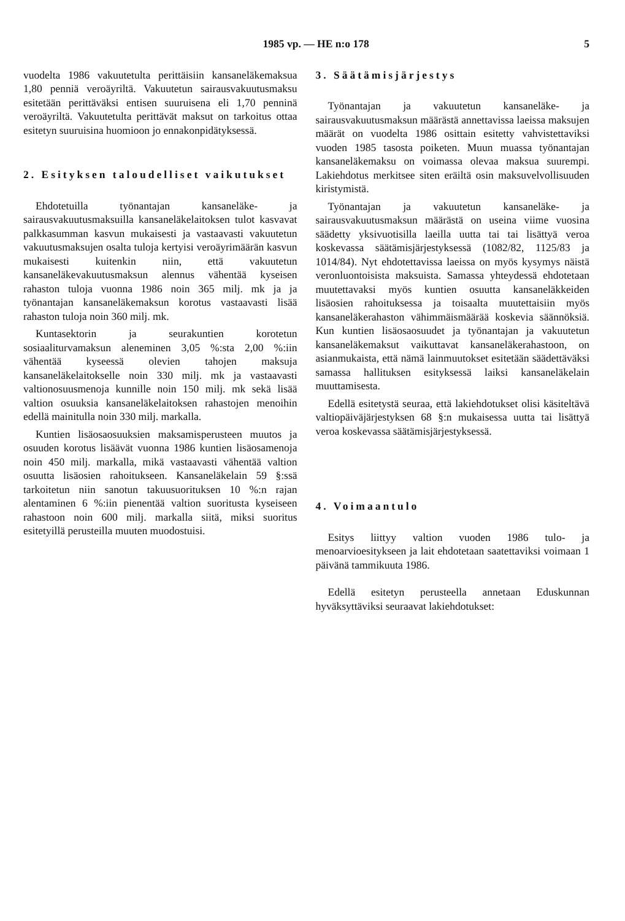1985 vp. — HE n:o 178 5
vuodelta 1986 vakuutetulta perittäisiin kansaneläkemaksua 1,80 penniä veroäyriltä. Vakuutetun sairausvakuutusmaksu esitetään perittäväksi entisen suuruisena eli 1,70 penninä veroäyriltä. Vakuutetulta perittävät maksut on tarkoitus ottaa esitetyn suuruisina huomioon jo ennakonpidätyksessä.
2. Esityksen taloudelliset vaikutukset
Ehdotetuilla työnantajan kansaneläke- ja sairausvakuutusmaksuilla kansaneläkelaitoksen tulot kasvavat palkkasumman kasvun mukaisesti ja vastaavasti vakuutetun vakuutusmaksujen osalta tuloja kertyisi veroäyrimäärän kasvun mukaisesti kuitenkin niin, että vakuutetun kansaneläkevakuutusmaksun alennus vähentää kyseisen rahaston tuloja vuonna 1986 noin 365 milj. mk ja ja työnantajan kansaneläkemaksun korotus vastaavasti lisää rahaston tuloja noin 360 milj. mk.
Kuntasektorin ja seurakuntien korotetun sosiaaliturvamaksun aleneminen 3,05 %:sta 2,00 %:iin vähentää kyseessä olevien tahojen maksuja kansaneläkelaitokselle noin 330 milj. mk ja vastaavasti valtionosuusmenoja kunnille noin 150 milj. mk sekä lisää valtion osuuksia kansaneläkelaitoksen rahastojen menoihin edellä mainitulla noin 330 milj. markalla.
Kuntien lisäosaosuuksien maksamisperusteen muutos ja osuuden korotus lisäävät vuonna 1986 kuntien lisäosamenoja noin 450 milj. markalla, mikä vastaavasti vähentää valtion osuutta lisäosien rahoitukseen. Kansaneläkelain 59 §:ssä tarkoitetun niin sanotun takuusuorituksen 10 %:n rajan alentaminen 6 %:iin pienentää valtion suoritusta kyseiseen rahastoon noin 600 milj. markalla siitä, miksi suoritus esitetyillä perusteilla muuten muodostuisi.
3. Säätämisjärjestys
Työnantajan ja vakuutetun kansaneläke- ja sairausvakuutusmaksun määrästä annettavissa laeissa maksujen määrät on vuodelta 1986 osittain esitetty vahvistettaviksi vuoden 1985 tasosta poiketen. Muun muassa työnantajan kansaneläkemaksu on voimassa olevaa maksua suurempi. Lakiehdotus merkitsee siten eräiltä osin maksuvelvollisuuden kiristymistä.
Työnantajan ja vakuutetun kansaneläke- ja sairausvakuutusmaksun määrästä on useina viime vuosina säädetty yksivuotisilla laeilla uutta tai tai lisättyä veroa koskevassa säätämisjärjestyksessä (1082/82, 1125/83 ja 1014/84). Nyt ehdotettavissa laeissa on myös kysymys näistä veronluontoisista maksuista. Samassa yhteydessä ehdotetaan muutettavaksi myös kuntien osuutta kansaneläkkeiden lisäosien rahoituksessa ja toisaalta muutettaisiin myös kansaneläkerahaston vähimmäismäärää koskevia säännöksiä. Kun kuntien lisäosaosuudet ja työnantajan ja vakuutetun kansaneläkemaksut vaikuttavat kansaneläkerahastoon, on asianmukaista, että nämä lainmuutokset esitetään säädettäväksi samassa hallituksen esityksessä laiksi kansaneläkelain muuttamisesta.
Edellä esitetystä seuraa, että lakiehdotukset olisi käsiteltävä valtiopäiväjärjestyksen 68 §:n mukaisessa uutta tai lisättyä veroa koskevassa säätämisjärjestyksessä.
4. Voimaantulo
Esitys liittyy valtion vuoden 1986 tulo- ja menoarvioesitykseen ja lait ehdotetaan saatettaviksi voimaan 1 päivänä tammikuuta 1986.
Edellä esitetyn perusteella annetaan Eduskunnan hyväksyttäviksi seuraavat lakiehdotukset: